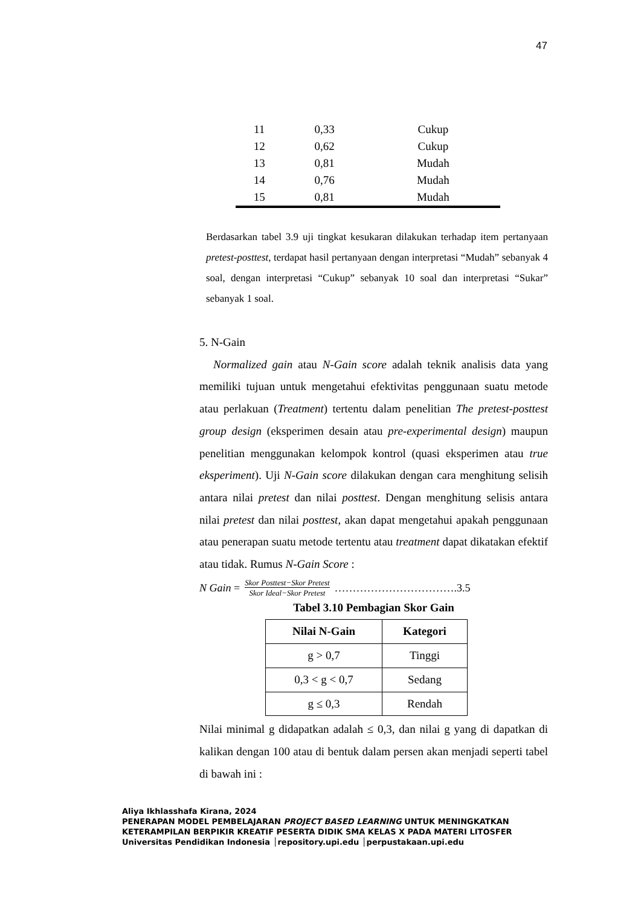47
| 11 | 0,33 | Cukup |
| 12 | 0,62 | Cukup |
| 13 | 0,81 | Mudah |
| 14 | 0,76 | Mudah |
| 15 | 0,81 | Mudah |
Berdasarkan tabel 3.9 uji tingkat kesukaran dilakukan terhadap item pertanyaan pretest-posttest, terdapat hasil pertanyaan dengan interpretasi “Mudah” sebanyak 4 soal, dengan interpretasi “Cukup” sebanyak 10 soal dan interpretasi “Sukar” sebanyak 1 soal.
5. N-Gain
Normalized gain atau N-Gain score adalah teknik analisis data yang memiliki tujuan untuk mengetahui efektivitas penggunaan suatu metode atau perlakuan (Treatment) tertentu dalam penelitian The pretest-posttest group design (eksperimen desain atau pre-experimental design) maupun penelitian menggunakan kelompok kontrol (quasi eksperimen atau true eksperiment). Uji N-Gain score dilakukan dengan cara menghitung selisih antara nilai pretest dan nilai posttest. Dengan menghitung selisis antara nilai pretest dan nilai posttest, akan dapat mengetahui apakah penggunaan atau penerapan suatu metode tertentu atau treatment dapat dikatakan efektif atau tidak. Rumus N-Gain Score :
N Gain = Skor Posttest−Skor Pretest
Skor Ideal−Skor Pretest …………………………….3.5
Tabel 3.10 Pembagian Skor Gain
| Nilai N-Gain | Kategori |
| --- | --- |
| g > 0,7 | Tinggi |
| 0,3 < g < 0,7 | Sedang |
| g ≤ 0,3 | Rendah |
Nilai minimal g didapatkan adalah ≤ 0,3, dan nilai g yang di dapatkan di kalikan dengan 100 atau di bentuk dalam persen akan menjadi seperti tabel di bawah ini :
Aliya Ikhlasshafa Kirana, 2024
PENERAPAN MODEL PEMBELAJARAN PROJECT BASED LEARNING UNTUK MENINGKATKAN
KETERAMPILAN BERPIKIR KREATIF PESERTA DIDIK SMA KELAS X PADA MATERI LITOSFER
Universitas Pendidikan Indonesia │repository.upi.edu │perpustakaan.upi.edu